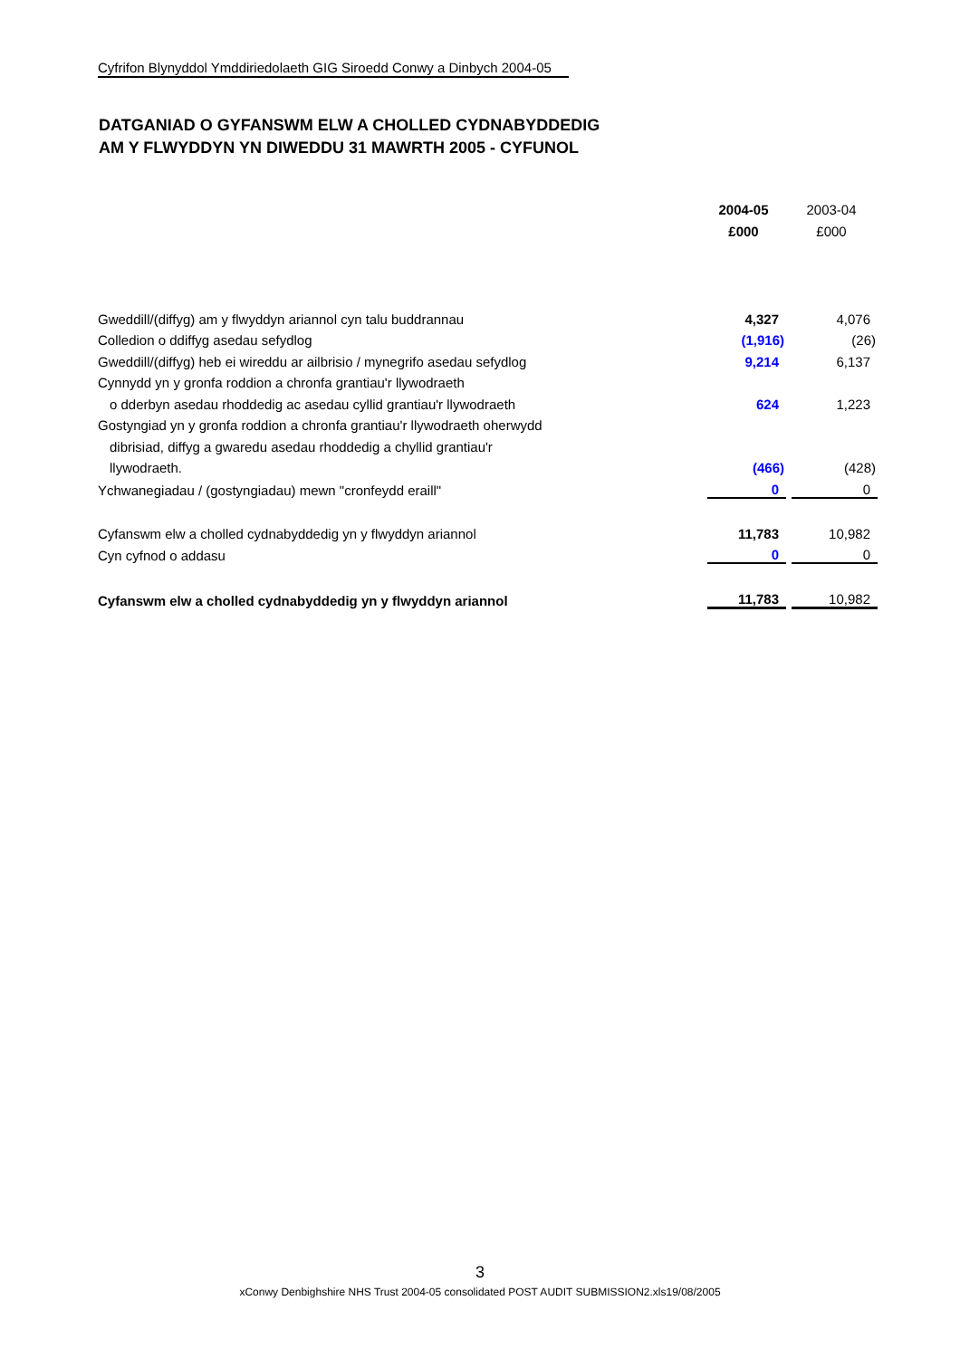Cyfrifon Blynyddol Ymddiriedolaeth GIG Siroedd Conwy a Dinbych 2004-05
DATGANIAD O GYFANSWM ELW A CHOLLED CYDNABYDDEDIG
AM Y FLWYDDYN YN DIWEDDU 31 MAWRTH 2005 - CYFUNOL
| | 2004-05 | | 2003-04 |
| | £000 | | £000 |
| Gweddill/(diffyg) am y flwyddyn ariannol cyn talu buddrannau | 4,327 | | 4,076 |
| Colledion o ddiffyg asedau sefydlog | (1,916) | | (26) |
| Gweddill/(diffyg) heb ei wireddu ar ailbrisio / mynegrifo asedau sefydlog | 9,214 | | 6,137 |
| Cynnydd yn y gronfa roddion a chronfa grantiau'r llywodraeth | | | |
| o dderbyn asedau rhoddedig ac asedau cyllid grantiau'r llywodraeth | 624 | | 1,223 |
| Gostyngiad yn y gronfa roddion a chronfa grantiau'r llywodraeth oherwydd | | | |
| dibrisiad, diffyg a gwaredu asedau rhoddedig a chyllid grantiau'r | | | |
| llywodraeth. | (466) | | (428) |
| Ychwanegiadau / (gostyngiadau) mewn "cronfeydd eraill" | 0 | | 0 |
| Cyfanswm elw a cholled cydnabyddedig yn y flwyddyn ariannol | 11,783 | | 10,982 |
| Cyn cyfnod o addasu | 0 | | 0 |
| Cyfanswm elw a cholled cydnabyddedig yn y flwyddyn ariannol | 11,783 | | 10,982 |
3
xConwy Denbighshire NHS Trust 2004-05 consolidated POST AUDIT SUBMISSION2.xls19/08/2005